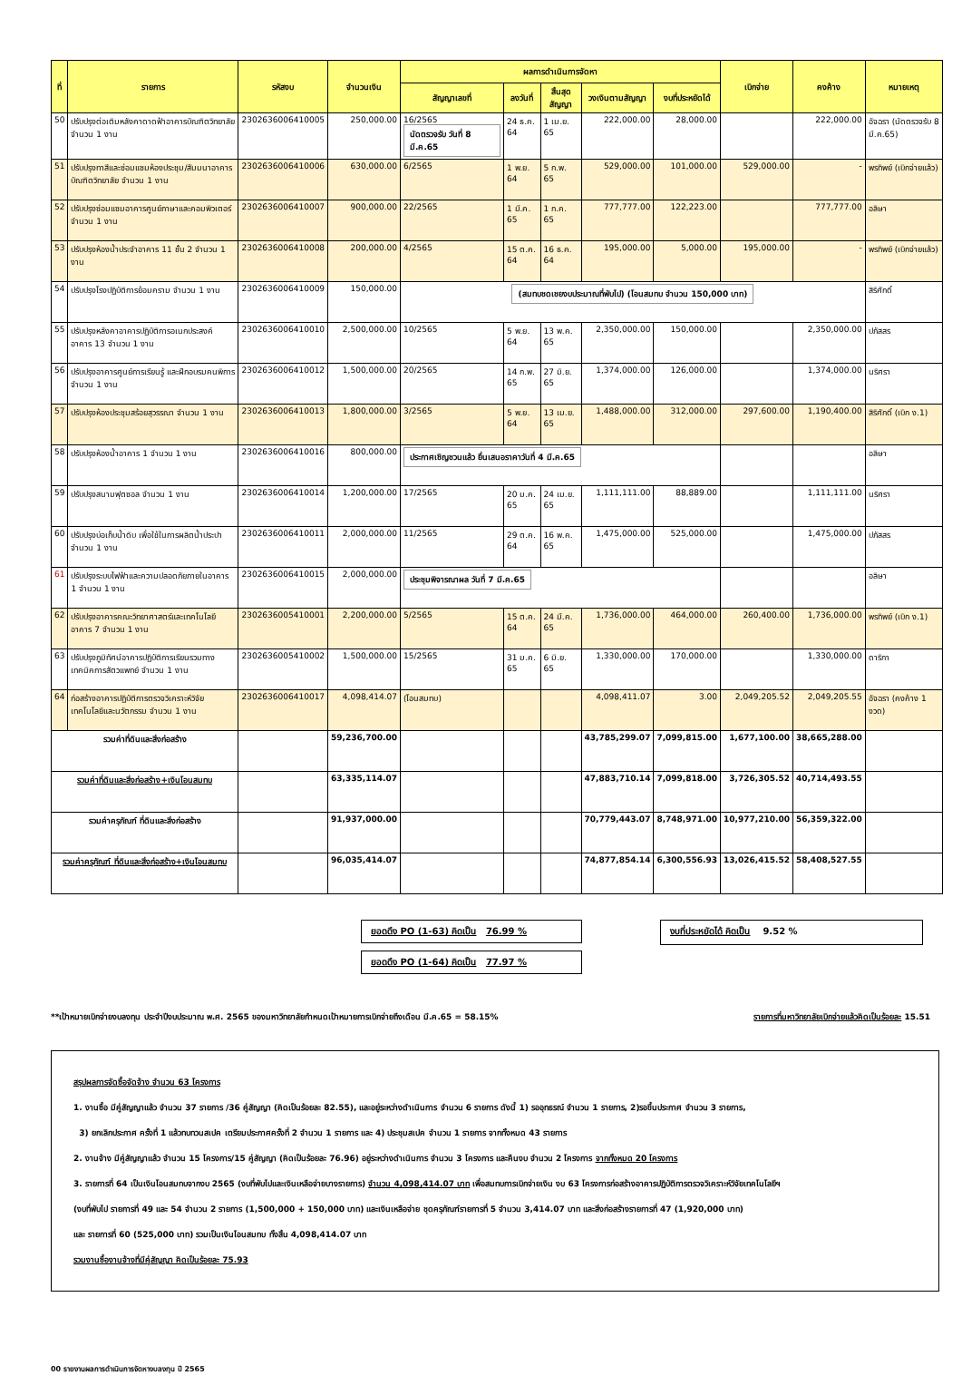| ที่ | รายการ | รหัสงบ | จำนวนเงิน | ผลการดำเนินการจัดหา | | | | | เบิกจ่าย | คงค้าง | หมายเหตุ |
| --- | --- | --- | --- | --- | --- | --- | --- | --- | --- | --- | --- |
| | | | | สัญญาเลขที่ | ลงวันที่ | สิ้นสุดสัญญา | วงเงินตามสัญญา | งบที่ประหยัดได้ | | | |
| 50 | ปรับปรุงต่อเติมหลังคาดาดฟ้าอาคารบัณฑิตวิทยาลัย จำนวน 1 งาน | 2302636006410005 | 250,000.00 | 16/2565 นัดตรวจรับ วันที่ 8 มี.ค.65 | 24 ธ.ค. 64 | 1 เม.ย. 65 | 222,000.00 | 28,000.00 | | 222,000.00 | อัจฉรา (นัดตรวจรับ 8 มี.ค.65) |
| 51 | ปรับปรุงทาสีและซ่อมแซมห้องประชุม/สัมมนาอาคารบัณฑิตวิทยาลัย จำนวน 1 งาน | 2302636006410006 | 630,000.00 | 6/2565 | 1 พ.ย. 64 | 5 ก.พ. 65 | 529,000.00 | 101,000.00 | 529,000.00 | - | พรทิพย์ (เบิกจ่ายแล้ว) |
| 52 | ปรับปรุงซ่อมแซมอาคารศูนย์ภาษาและคอมพิวเตอร์ จำนวน 1 งาน | 2302636006410007 | 900,000.00 | 22/2565 | 1 มี.ค. 65 | 1 ก.ค. 65 | 777,777.00 | 122,223.00 | | 777,777.00 | อลิษา |
| 53 | ปรับปรุงห้องน้ำประจำอาคาร 11 ชั้น 2 จำนวน 1 งาน | 2302636006410008 | 200,000.00 | 4/2565 | 15 ต.ค. 64 | 16 ธ.ค. 64 | 195,000.00 | 5,000.00 | 195,000.00 | - | พรทิพย์ (เบิกจ่ายแล้ว) |
| 54 | ปรับปรุงโรงปฏิบัติการย้อมคราม จำนวน 1 งาน | 2302636006410009 | 150,000.00 | (สมทบชดเชยงบประมาณที่พับไป) (โอนสมทบ จำนวน 150,000 บาท) | | | | | | | สิริศักดิ์ |
| 55 | ปรับปรุงหลังคาอาคารปฏิบัติการอเนกประสงค์ อาคาร 13 จำนวน 1 งาน | 2302636006410010 | 2,500,000.00 | 10/2565 | 5 พ.ย. 64 | 13 พ.ค. 65 | 2,350,000.00 | 150,000.00 | | 2,350,000.00 | ปภัสสร |
| 56 | ปรับปรุงอาคารศูนย์การเรียนรู้ และฝึกอบรมคนพิการ จำนวน 1 งาน | 2302636006410012 | 1,500,000.00 | 20/2565 | 14 ก.พ. 65 | 27 มิ.ย. 65 | 1,374,000.00 | 126,000.00 | | 1,374,000.00 | นริศรา |
| 57 | ปรับปรุงห้องประชุมสร้อยสุวรรณา จำนวน 1 งาน | 2302636006410013 | 1,800,000.00 | 3/2565 | 5 พ.ย. 64 | 13 เม.ย. 65 | 1,488,000.00 | 312,000.00 | 297,600.00 | 1,190,400.00 | สิริศักดิ์ (เบิก ง.1) |
| 58 | ปรับปรุงห้องน้ำอาคาร 1 จำนวน 1 งาน | 2302636006410016 | 800,000.00 | ประกาศเชิญชวนแล้ว ยื่นเสนอราคาวันที่ 4 มี.ค.65 | | | | | | | อลิษา |
| 59 | ปรับปรุงสนามฟุตซอล จำนวน 1 งาน | 2302636006410014 | 1,200,000.00 | 17/2565 | 20 ม.ค. 65 | 24 เม.ย. 65 | 1,111,111.00 | 88,889.00 | | 1,111,111.00 | นริศรา |
| 60 | ปรับปรุงบ่อเก็บน้ำดิบ เพื่อใช้ในการผลิตน้ำประปา จำนวน 1 งาน | 2302636006410011 | 2,000,000.00 | 11/2565 | 29 ต.ค. 64 | 16 พ.ค. 65 | 1,475,000.00 | 525,000.00 | | 1,475,000.00 | ปภัสสร |
| 61 | ปรับปรุงระบบไฟฟ้าและความปลอดภัยภายในอาคาร 1 จำนวน 1 งาน | 2302636006410015 | 2,000,000.00 | ประชุมพิจารณาผล วันที่ 7 มี.ค.65 | | | | | | | อลิษา |
| 62 | ปรับปรุงอาคารคณะวิทยาศาสตร์และเทคโนโลยี อาคาร 7 จำนวน 1 งาน | 2302636005410001 | 2,200,000.00 | 5/2565 | 15 ต.ค. 64 | 24 มี.ค. 65 | 1,736,000.00 | 464,000.00 | 260,400.00 | 1,736,000.00 | พรทิพย์ (เบิก ง.1) |
| 63 | ปรับปรุงภูมิทัศน์อาคารปฏิบัติการเรียนรวมทางเทคนิคการสัตวแพทย์ จำนวน 1 งาน | 2302636005410002 | 1,500,000.00 | 15/2565 | 31 ม.ค. 65 | 6 มิ.ย. 65 | 1,330,000.00 | 170,000.00 | | 1,330,000.00 | ดาริกา |
| 64 | ก่อสร้างอาคารปฏิบัติการตรวจวิเคราะห์วิจัยเทคโนโลยีและนวัตกรรม จำนวน 1 งาน | 2302636006410017 | 4,098,414.07 | (โอนสมทบ) | | | 4,098,411.07 | 3.00 | 2,049,205.52 | 2,049,205.55 | อัจฉรา (คงค้าง 1 งวด) |
| รวมค่าที่ดินและสิ่งก่อสร้าง | | | 59,236,700.00 | | | | 43,785,299.07 | 7,099,815.00 | 1,677,100.00 | 38,665,288.00 | |
| รวมค่าที่ดินและสิ่งก่อสร้าง+เงินโอนสมทบ | | | 63,335,114.07 | | | | 47,883,710.14 | 7,099,818.00 | 3,726,305.52 | 40,714,493.55 | |
| รวมค่าครุภัณฑ์ ที่ดินและสิ่งก่อสร้าง | | | 91,937,000.00 | | | | 70,779,443.07 | 8,748,971.00 | 10,977,210.00 | 56,359,322.00 | |
| รวมค่าครุภัณฑ์ ที่ดินและสิ่งก่อสร้าง+เงินโอนสมทบ | | | 96,035,414.07 | | | | 74,877,854.14 | 6,300,556.93 | 13,026,415.52 | 58,408,527.55 | |
ยอดดึง PO (1-63) คิดเป็น 76.99 %
ยอดดึง PO (1-64) คิดเป็น 77.97 %
งบที่ประหยัดได้ คิดเป็น 9.52 %
**เป้าหมายเบิกจ่ายงบลงทุน ประจำปีงบประมาณ พ.ศ. 2565 ของมหาวิทยาลัยกำหนดเป้าหมายการเบิกจ่ายถึงเดือน มี.ค.65 = 58.15% รายการที่มหาวิทยาลัยเบิกจ่ายแล้วคิดเป็นร้อยละ 15.51
สรุปผลการจัดซื้อจัดจ้าง จำนวน 63 โครงการ
1. งานซื้อ มีคู่สัญญาแล้ว จำนวน 37 รายการ /36 คู่สัญญา (คิดเป็นร้อยละ 82.55), และอยู่ระหว่างดำเนินการ จำนวน 6 รายการ ดังนี้ 1) รออุทธรณ์ จำนวน 1 รายการ, 2)รอขึ้นประกาศ จำนวน 3 รายการ,
3) ยกเลิกประกาศ ครั้งที่ 1 แล้วทบทวนสเปค เตรียมประกาศครั้งที่ 2 จำนวน 1 รายการ และ 4) ประชุมสเปค จำนวน 1 รายการ จากทั้งหมด 43 รายการ
2. งานจ้าง มีคู่สัญญาแล้ว จำนวน 15 โครงการ/15 คู่สัญญา (คิดเป็นร้อยละ 76.96) อยู่ระหว่างดำเนินการ จำนวน 3 โครงการ และคืนงบ จำนวน 2 โครงการ จากทั้งหมด 20 โครงการ
3. รายการที่ 64 เป็นเงินโอนสมทบจากงบ 2565 (งบที่พับไปและเงินเหลือจ่ายบางรายการ) จำนวน 4,098,414.07 บาท เพื่อสมทบการเบิกจ่ายเงิน งบ 63 โครงการก่อสร้างอาคารปฏิบัติการตรวจวิเคราะห์วิจัยเทคโนโลยีฯ
(งบที่พับไป รายการที่ 49 และ 54 จำนวน 2 รายการ (1,500,000 + 150,000 บาท) และเงินเหลือจ่าย ชุดครุภัณฑ์รายการที่ 5 จำนวน 3,414.07 บาท และสิ่งก่อสร้างรายการที่ 47 (1,920,000 บาท)
และ รายการที่ 60 (525,000 บาท) รวมเป็นเงินโอนสมทบ ทั้งสิ้น 4,098,414.07 บาท
รวมงานซื้องานจ้างที่มีคู่สัญญา คิดเป็นร้อยละ 75.93
00 รายงานผลการดำเนินการจัดหางบลงทุน ปี 2565